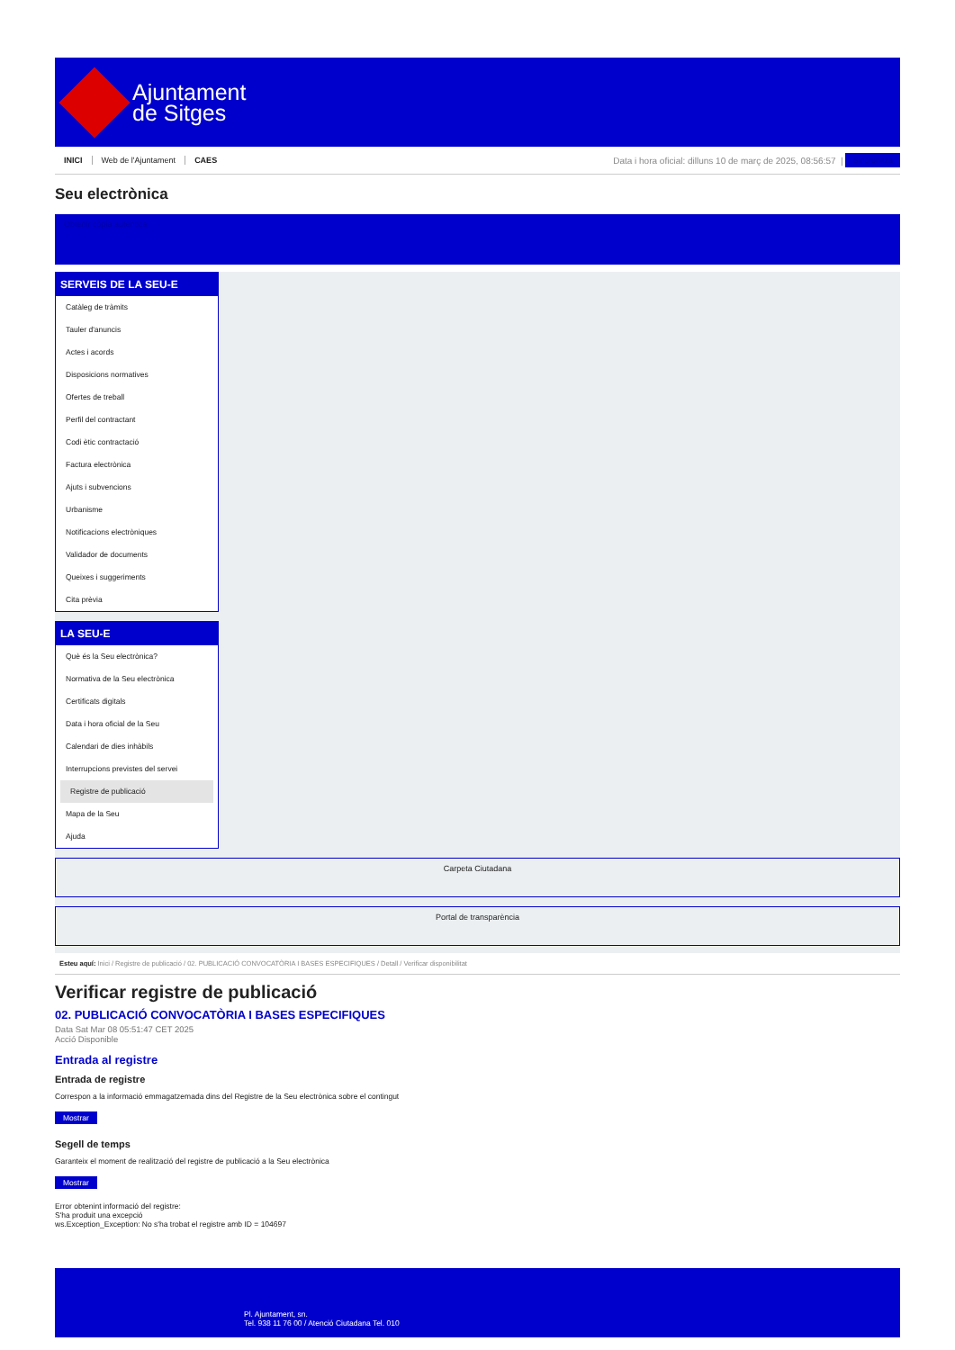Ajuntament
de Sitges
INICI Web de l'Ajuntament CAES
Data i hora oficial: dilluns 10 de març de 2025, 08:56:57 |
Sincronitza
Seu electrònica
Obtenir còpia autèntica
SERVEIS DE LA SEU-E
Catàleg de tràmits
Tauler d'anuncis
Actes i acords
Disposicions normatives
Ofertes de treball
Perfil del contractant
Codi ètic contractació
Factura electrònica
Ajuts i subvencions
Urbanisme
Notificacions electròniques
Validador de documents
Queixes i suggeriments
Cita prèvia
LA SEU-E
Què és la Seu electrònica?
Normativa de la Seu electrònica
Certificats digitals
Data i hora oficial de la Seu
Calendari de dies inhàbils
Interrupcions previstes del servei
Registre de publicació
Mapa de la Seu
Ajuda
Carpeta Ciutadana
Portal de transparència
Esteu aquí: Inici / Registre de publicació / 02. PUBLICACIÓ CONVOCATÒRIA I BASES ESPECIFIQUES / Detall / Verificar disponibilitat
Verificar registre de publicació
02. PUBLICACIÓ CONVOCATÒRIA I BASES ESPECIFIQUES
Data Sat Mar 08 05:51:47 CET 2025
Acció Disponible
Entrada al registre
Entrada de registre
Correspon a la informació emmagatzemada dins del Registre de la Seu electrònica sobre el contingut
Mostrar
Segell de temps
Garanteix el moment de realització del registre de publicació a la Seu electrònica
Mostrar
Error obtenint informació del registre:
S'ha produit una excepció
ws.Exception_Exception: No s'ha trobat el registre amb ID = 104697
Pl. Ajuntament, sn.
Tel. 938 11 76 00 / Atenció Ciutadana Tel. 010